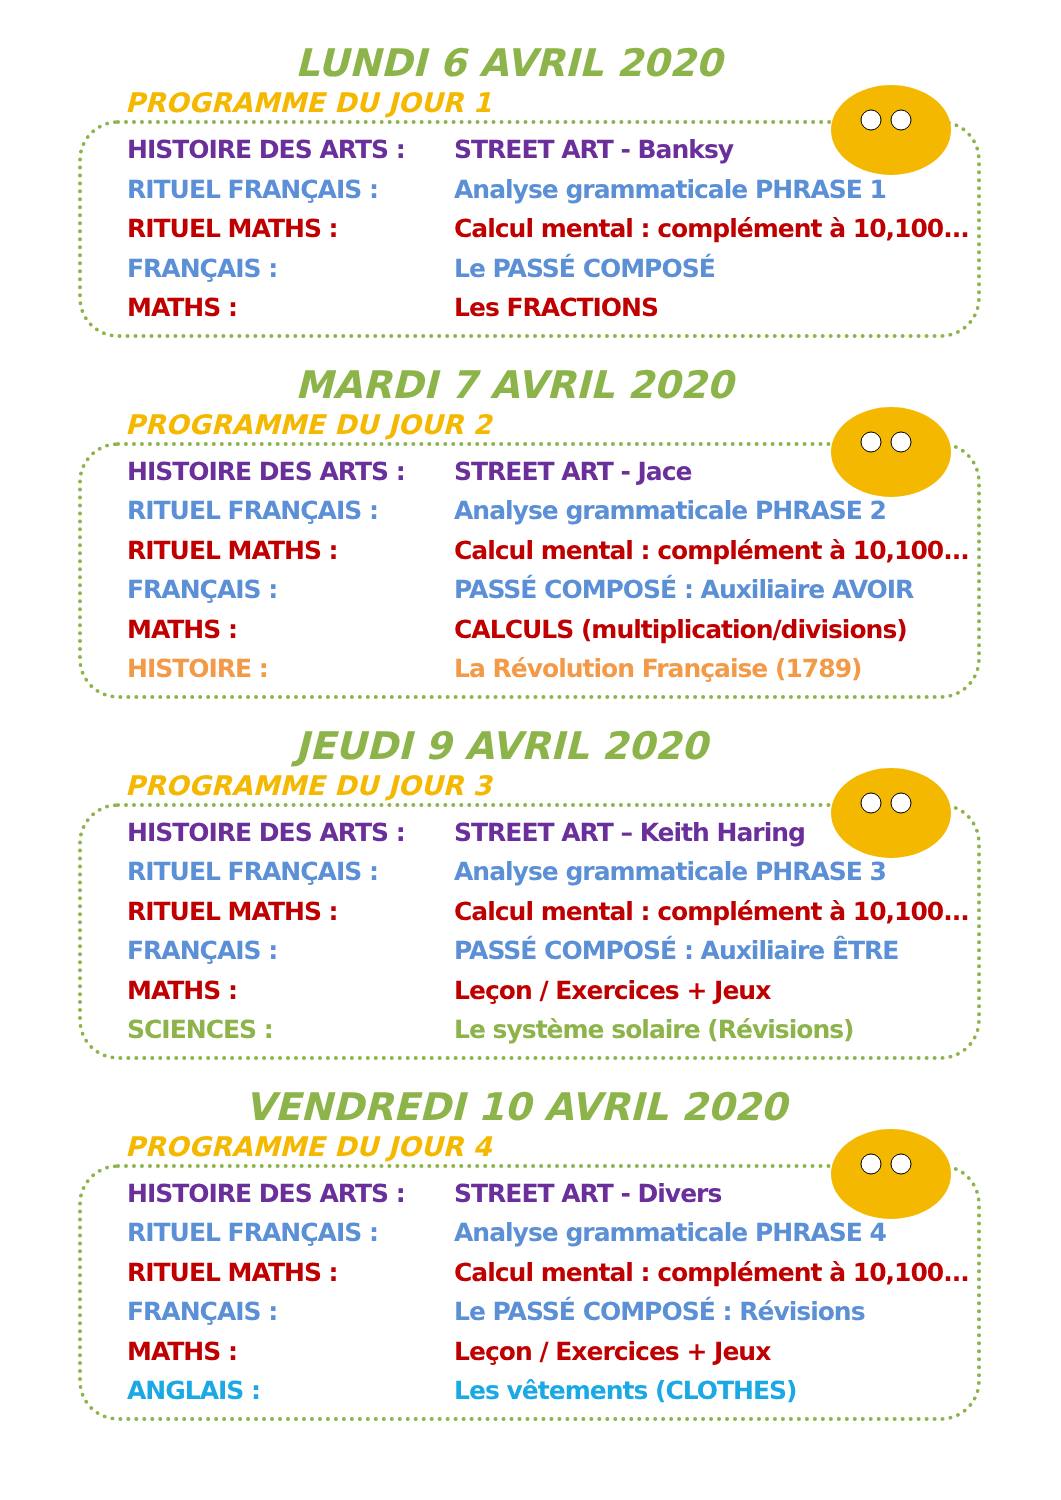LUNDI 6 AVRIL 2020
PROGRAMME DU JOUR 1
| HISTOIRE DES ARTS : | STREET ART - Banksy |
| RITUEL FRANÇAIS : | Analyse grammaticale PHRASE 1 |
| RITUEL MATHS : | Calcul mental : complément à 10,100... |
| FRANÇAIS : | Le PASSÉ COMPOSÉ |
| MATHS : | Les FRACTIONS |
MARDI 7 AVRIL 2020
PROGRAMME DU JOUR 2
| HISTOIRE DES ARTS : | STREET ART - Jace |
| RITUEL FRANÇAIS : | Analyse grammaticale PHRASE 2 |
| RITUEL MATHS : | Calcul mental : complément à 10,100... |
| FRANÇAIS : | PASSÉ COMPOSÉ : Auxiliaire AVOIR |
| MATHS : | CALCULS (multiplication/divisions) |
| HISTOIRE : | La Révolution Française (1789) |
JEUDI 9 AVRIL 2020
PROGRAMME DU JOUR 3
| HISTOIRE DES ARTS : | STREET ART – Keith Haring |
| RITUEL FRANÇAIS : | Analyse grammaticale PHRASE 3 |
| RITUEL MATHS : | Calcul mental : complément à 10,100... |
| FRANÇAIS : | PASSÉ COMPOSÉ : Auxiliaire ÊTRE |
| MATHS : | Leçon / Exercices + Jeux |
| SCIENCES : | Le système solaire (Révisions) |
VENDREDI 10 AVRIL 2020
PROGRAMME DU JOUR 4
| HISTOIRE DES ARTS : | STREET ART - Divers |
| RITUEL FRANÇAIS : | Analyse grammaticale PHRASE 4 |
| RITUEL MATHS : | Calcul mental : complément à 10,100... |
| FRANÇAIS : | Le PASSÉ COMPOSÉ : Révisions |
| MATHS : | Leçon / Exercices + Jeux |
| ANGLAIS : | Les vêtements (CLOTHES) |